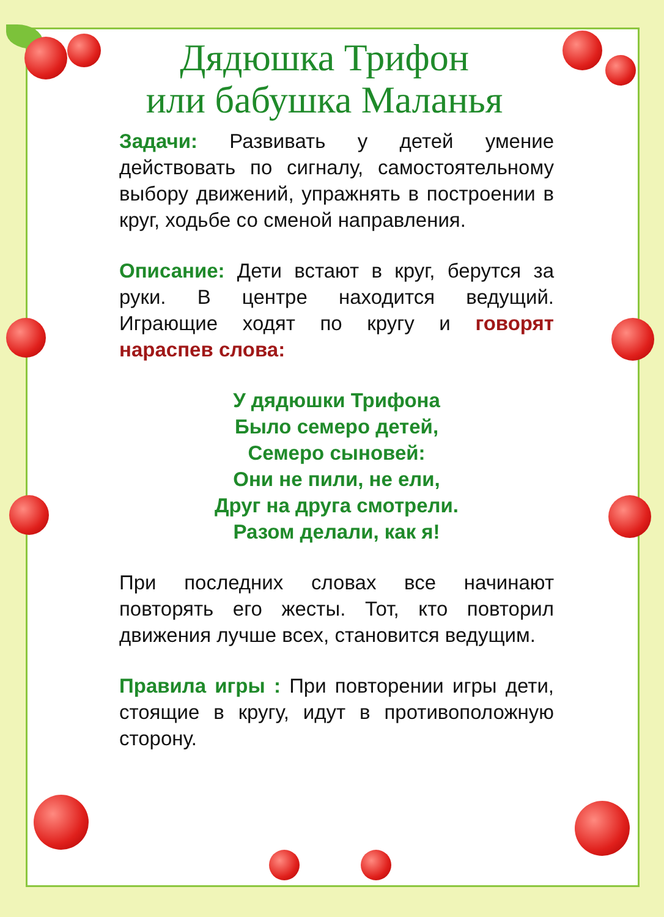Дядюшка Трифон
или бабушка Маланья
Задачи: Развивать у детей умение действовать по сигналу, самостоятельному выбору движений, упражнять в построении в круг, ходьбе со сменой направления.
Описание: Дети встают в круг, берутся за руки. В центре находится ведущий. Играющие ходят по кругу и говорят нараспев слова:
У дядюшки Трифона
Было семеро детей,
Семеро сыновей:
Они не пили, не ели,
Друг на друга смотрели.
Разом делали, как я!
При последних словах все начинают повторять его жесты. Тот, кто повторил движения лучше всех, становится ведущим.
Правила игры : При повторении игры дети, стоящие в кругу, идут в противоположную сторону.